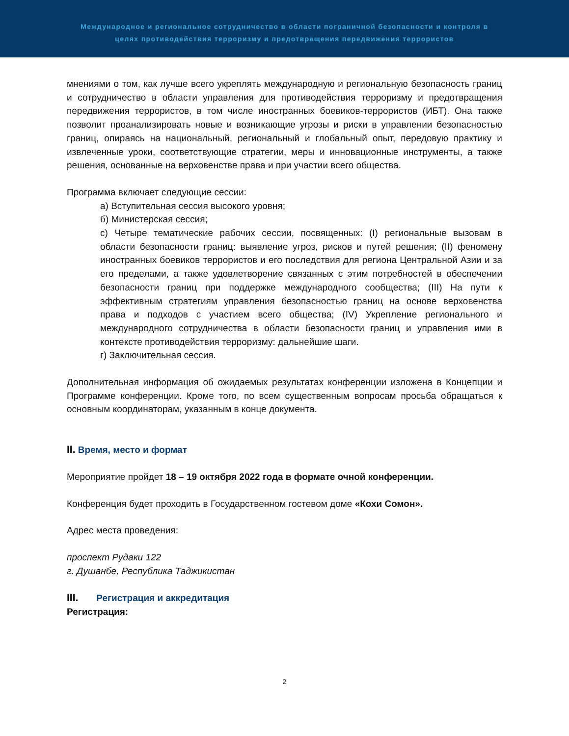Международное и региональное сотрудничество в области пограничной безопасности и контроля в
целях противодействия терроризму и предотвращения передвижения террористов
мнениями о том, как лучше всего укреплять международную и региональную безопасность границ и сотрудничество в области управления для противодействия терроризму и предотвращения передвижения террористов, в том числе иностранных боевиков-террористов (ИБТ). Она также позволит проанализировать новые и возникающие угрозы и риски в управлении безопасностью границ, опираясь на национальный, региональный и глобальный опыт, передовую практику и извлеченные уроки, соответствующие стратегии, меры и инновационные инструменты, а также решения, основанные на верховенстве права и при участии всего общества.
Программа включает следующие сессии:
а) Вступительная сессия высокого уровня;
б) Министерская сессия;
с) Четыре тематические рабочих сессии, посвященных: (I) региональные вызовам в области безопасности границ: выявление угроз, рисков и путей решения; (II) феномену иностранных боевиков террористов и его последствия для региона Центральной Азии и за его пределами, а также удовлетворение связанных с этим потребностей в обеспечении безопасности границ при поддержке международного сообщества; (III) На пути к эффективным стратегиям управления безопасностью границ на основе верховенства права и подходов с участием всего общества; (IV) Укрепление регионального и международного сотрудничества в области безопасности границ и управления ими в контексте противодействия терроризму: дальнейшие шаги.
г) Заключительная сессия.
Дополнительная информация об ожидаемых результатах конференции изложена в Концепции и Программе конференции. Кроме того, по всем существенным вопросам просьба обращаться к основным координаторам, указанным в конце документа.
II. Время, место и формат
Мероприятие пройдет 18 – 19 октября 2022 года в формате очной конференции.
Конференция будет проходить в Государственном гостевом доме «Кохи Сомон».
Адрес места проведения:
проспект Рудаки 122
г. Душанбе, Республика Таджикистан
III. Регистрация и аккредитация
Регистрация:
2